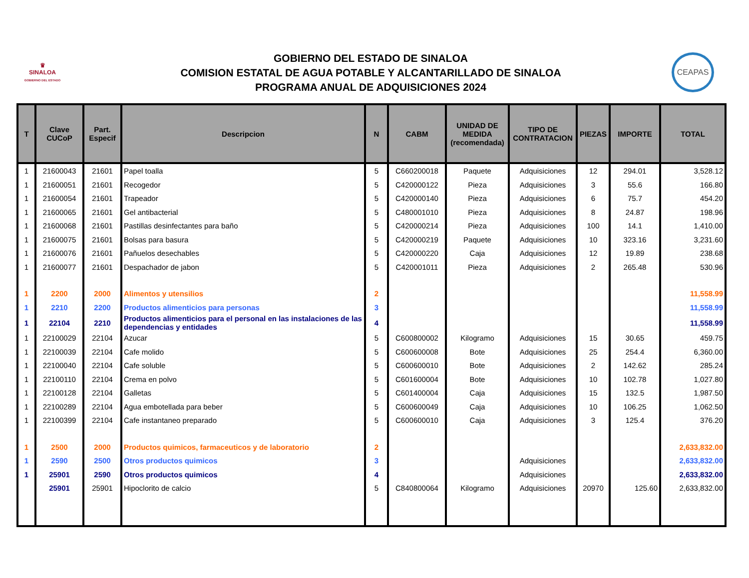♛
SINALOA
GOBIERNO DEL ESTADO
GOBIERNO DEL ESTADO DE SINALOA
COMISION ESTATAL DE AGUA POTABLE Y ALCANTARILLADO DE SINALOA
PROGRAMA ANUAL DE ADQUISICIONES 2024
CEAPAS
| T | Clave CUCoP | Part. Especif | Descripcion | N | CABM | UNIDAD DE MEDIDA (recomendada) | TIPO DE CONTRATACION | PIEZAS | IMPORTE | TOTAL |
| --- | --- | --- | --- | --- | --- | --- | --- | --- | --- | --- |
| 1 | 21600043 | 21601 | Papel toalla | 5 | C660200018 | Paquete | Adquisiciones | 12 | 294.01 | 3,528.12 |
| 1 | 21600051 | 21601 | Recogedor | 5 | C420000122 | Pieza | Adquisiciones | 3 | 55.6 | 166.80 |
| 1 | 21600054 | 21601 | Trapeador | 5 | C420000140 | Pieza | Adquisiciones | 6 | 75.7 | 454.20 |
| 1 | 21600065 | 21601 | Gel antibacterial | 5 | C480001010 | Pieza | Adquisiciones | 8 | 24.87 | 198.96 |
| 1 | 21600068 | 21601 | Pastillas desinfectantes para baño | 5 | C420000214 | Pieza | Adquisiciones | 100 | 14.1 | 1,410.00 |
| 1 | 21600075 | 21601 | Bolsas para basura | 5 | C420000219 | Paquete | Adquisiciones | 10 | 323.16 | 3,231.60 |
| 1 | 21600076 | 21601 | Pañuelos desechables | 5 | C420000220 | Caja | Adquisiciones | 12 | 19.89 | 238.68 |
| 1 | 21600077 | 21601 | Despachador de jabon | 5 | C420001011 | Pieza | Adquisiciones | 2 | 265.48 | 530.96 |
| 1 | 2200 | 2000 | Alimentos y utensilios | 2 | | | | | | 11,558.99 |
| 1 | 2210 | 2200 | Productos alimenticios para personas | 3 | | | | | | 11,558.99 |
| 1 | 22104 | 2210 | Productos alimenticios para el personal en las instalaciones de las dependencias y entidades | 4 | | | | | | 11,558.99 |
| 1 | 22100029 | 22104 | Azucar | 5 | C600800002 | Kilogramo | Adquisiciones | 15 | 30.65 | 459.75 |
| 1 | 22100039 | 22104 | Cafe molido | 5 | C600600008 | Bote | Adquisiciones | 25 | 254.4 | 6,360.00 |
| 1 | 22100040 | 22104 | Cafe soluble | 5 | C600600010 | Bote | Adquisiciones | 2 | 142.62 | 285.24 |
| 1 | 22100110 | 22104 | Crema en polvo | 5 | C601600004 | Bote | Adquisiciones | 10 | 102.78 | 1,027.80 |
| 1 | 22100128 | 22104 | Galletas | 5 | C601400004 | Caja | Adquisiciones | 15 | 132.5 | 1,987.50 |
| 1 | 22100289 | 22104 | Agua embotellada para beber | 5 | C600600049 | Caja | Adquisiciones | 10 | 106.25 | 1,062.50 |
| 1 | 22100399 | 22104 | Cafe instantaneo preparado | 5 | C600600010 | Caja | Adquisiciones | 3 | 125.4 | 376.20 |
| 1 | 2500 | 2000 | Productos quimicos, farmaceuticos y de laboratorio | 2 | | | | | | 2,633,832.00 |
| 1 | 2590 | 2500 | Otros productos quimicos | 3 | | | Adquisiciones | | | 2,633,832.00 |
| 1 | 25901 | 2590 | Otros productos quimicos | 4 | | | Adquisiciones | | | 2,633,832.00 |
| | 25901 | 25901 | Hipoclorito de calcio | 5 | C840800064 | Kilogramo | Adquisiciones | 20970 | 125.60 | 2,633,832.00 |